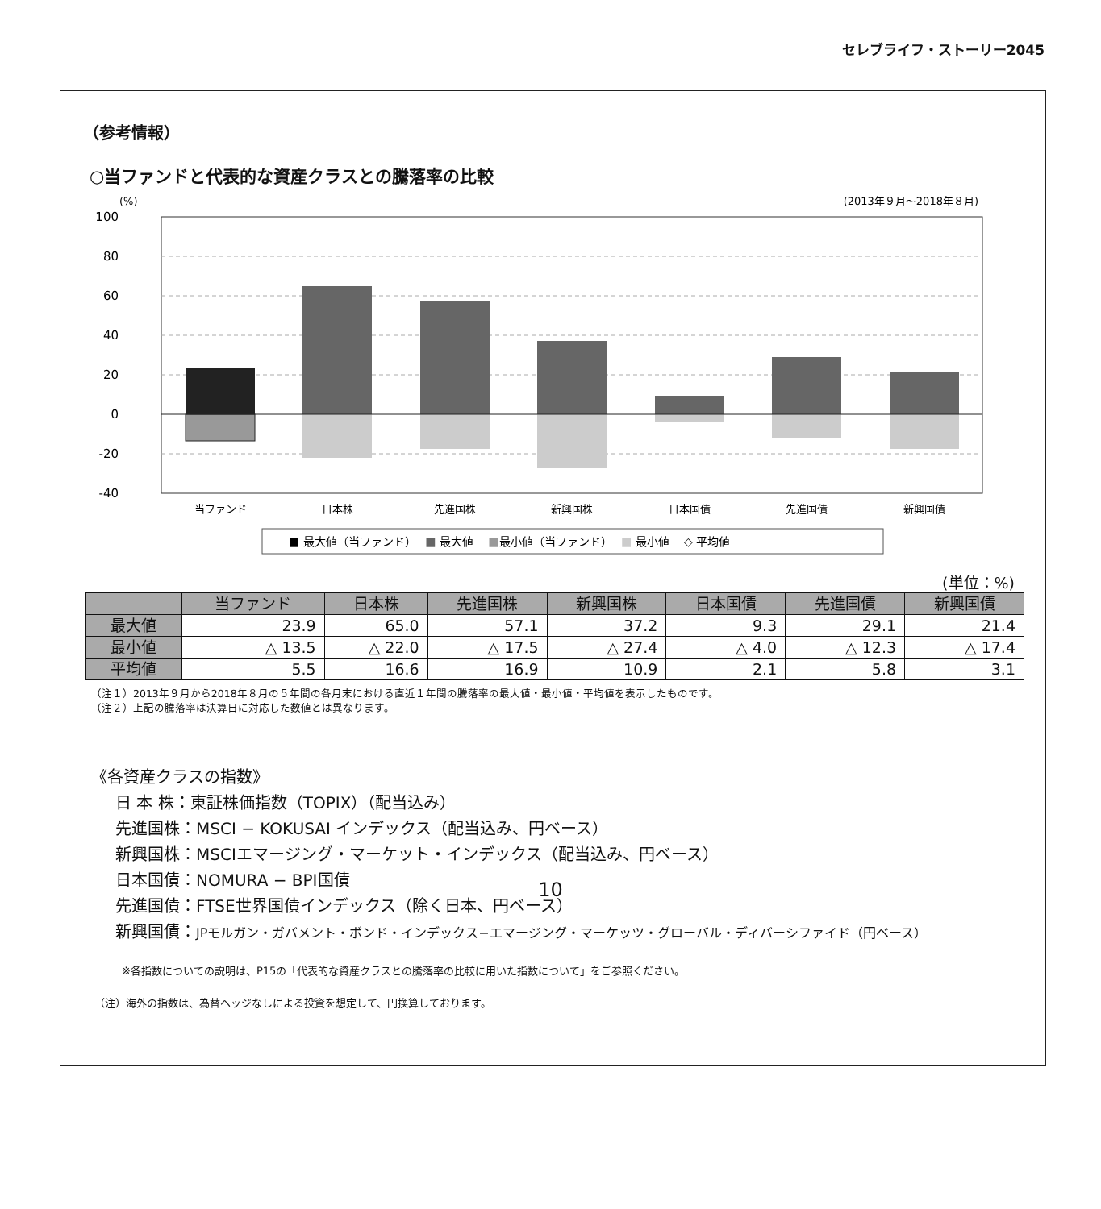セレブライフ・ストーリー2045
（参考情報）
○当ファンドと代表的な資産クラスとの騰落率の比較
(%)
(2013年９月〜2018年８月)
100
80
60
40
20
0
-20
-40
当ファンド
日本株
先進国株
新興国株
日本国債
先進国債
新興国債
■ 最大値（当ファンド）　 ■ 最大値　 ■最小値（当ファンド）　 ■ 最小値　 ◇ 平均値
(単位：%)
| | 当ファンド | 日本株 | 先進国株 | 新興国株 | 日本国債 | 先進国債 | 新興国債 |
| --- | --- | --- | --- | --- | --- | --- | --- |
| 最大値 | 23.9 | 65.0 | 57.1 | 37.2 | 9.3 | 29.1 | 21.4 |
| 最小値 | △ 13.5 | △ 22.0 | △ 17.5 | △ 27.4 | △ 4.0 | △ 12.3 | △ 17.4 |
| 平均値 | 5.5 | 16.6 | 16.9 | 10.9 | 2.1 | 5.8 | 3.1 |
（注１）2013年９月から2018年８月の５年間の各月末における直近１年間の騰落率の最大値・最小値・平均値を表示したものです。
（注２）上記の騰落率は決算日に対応した数値とは異なります。
《各資産クラスの指数》
日 本 株：東証株価指数（TOPIX）（配当込み）
先進国株：MSCI − KOKUSAI インデックス（配当込み、円ベース）
新興国株：MSCIエマージング・マーケット・インデックス（配当込み、円ベース）
日本国債：NOMURA − BPI国債
先進国債：FTSE世界国債インデックス（除く日本、円ベース）
新興国債：JPモルガン・ガバメント・ボンド・インデックス−エマージング・マーケッツ・グローバル・ディバーシファイド（円ベース）
※各指数についての説明は、P15の「代表的な資産クラスとの騰落率の比較に用いた指数について」をご参照ください。
（注）海外の指数は、為替ヘッジなしによる投資を想定して、円換算しております。
10